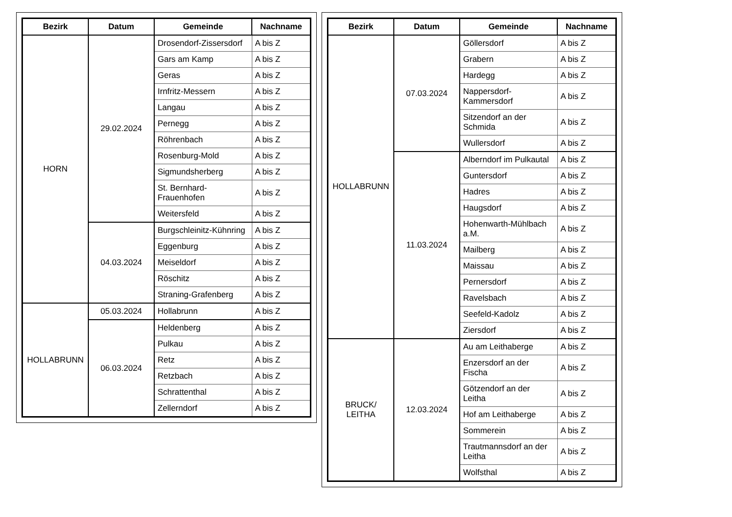| Bezirk | Datum | Gemeinde | Nachname |
| --- | --- | --- | --- |
| HORN | 29.02.2024 | Drosendorf-Zissersdorf | A bis Z |
| | | Gars am Kamp | A bis Z |
| | | Geras | A bis Z |
| | | Irnfritz-Messern | A bis Z |
| | | Langau | A bis Z |
| | | Pernegg | A bis Z |
| | | Röhrenbach | A bis Z |
| | | Rosenburg-Mold | A bis Z |
| | | Sigmundsherberg | A bis Z |
| | | St. Bernhard-Frauenhofen | A bis Z |
| | | Weitersfeld | A bis Z |
| | 04.03.2024 | Burgschleinitz-Kühnring | A bis Z |
| | | Eggenburg | A bis Z |
| | | Meiseldorf | A bis Z |
| | | Röschitz | A bis Z |
| | | Straning-Grafenberg | A bis Z |
| HOLLABRUNN | 05.03.2024 | Hollabrunn | A bis Z |
| | 06.03.2024 | Heldenberg | A bis Z |
| | | Pulkau | A bis Z |
| | | Retz | A bis Z |
| | | Retzbach | A bis Z |
| | | Schrattenthal | A bis Z |
| | | Zellerndorf | A bis Z |
| Bezirk | Datum | Gemeinde | Nachname |
| --- | --- | --- | --- |
| HOLLABRUNN | 07.03.2024 | Göllersdorf | A bis Z |
| | | Grabern | A bis Z |
| | | Hardegg | A bis Z |
| | | Nappersdorf-Kammersdorf | A bis Z |
| | | Sitzendorf an der Schmida | A bis Z |
| | | Wullersdorf | A bis Z |
| | 11.03.2024 | Alberndorf im Pulkautal | A bis Z |
| | | Guntersdorf | A bis Z |
| | | Hadres | A bis Z |
| | | Haugsdorf | A bis Z |
| | | Hohenwarth-Mühlbach a.M. | A bis Z |
| | | Mailberg | A bis Z |
| | | Maissau | A bis Z |
| | | Pernersdorf | A bis Z |
| | | Ravelsbach | A bis Z |
| | | Seefeld-Kadolz | A bis Z |
| | | Ziersdorf | A bis Z |
| BRUCK/ LEITHA | 12.03.2024 | Au am Leithaberge | A bis Z |
| | | Enzersdorf an der Fischa | A bis Z |
| | | Götzendorf an der Leitha | A bis Z |
| | | Hof am Leithaberge | A bis Z |
| | | Sommerein | A bis Z |
| | | Trautmannsdorf an der Leitha | A bis Z |
| | | Wolfsthal | A bis Z |